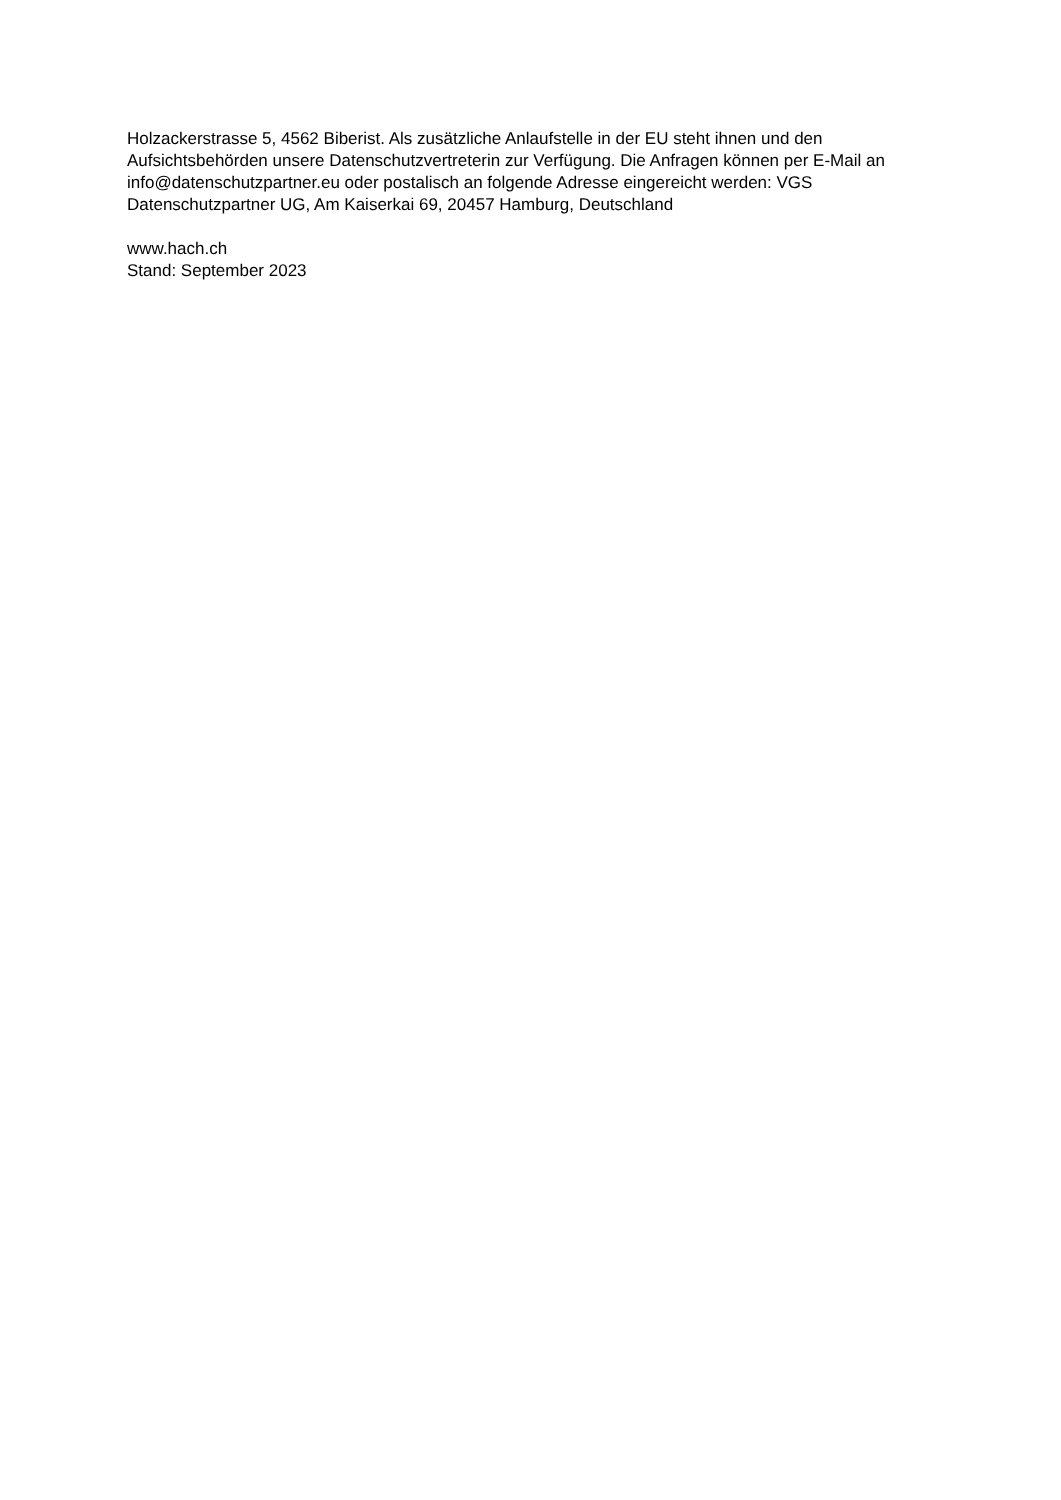Holzackerstrasse 5, 4562 Biberist. Als zusätzliche Anlaufstelle in der EU steht ihnen und den Aufsichtsbehörden unsere Datenschutzvertreterin zur Verfügung. Die Anfragen können per E-Mail an info@datenschutzpartner.eu oder postalisch an folgende Adresse eingereicht werden: VGS Datenschutzpartner UG, Am Kaiserkai 69, 20457 Hamburg, Deutschland
www.hach.ch
Stand: September 2023